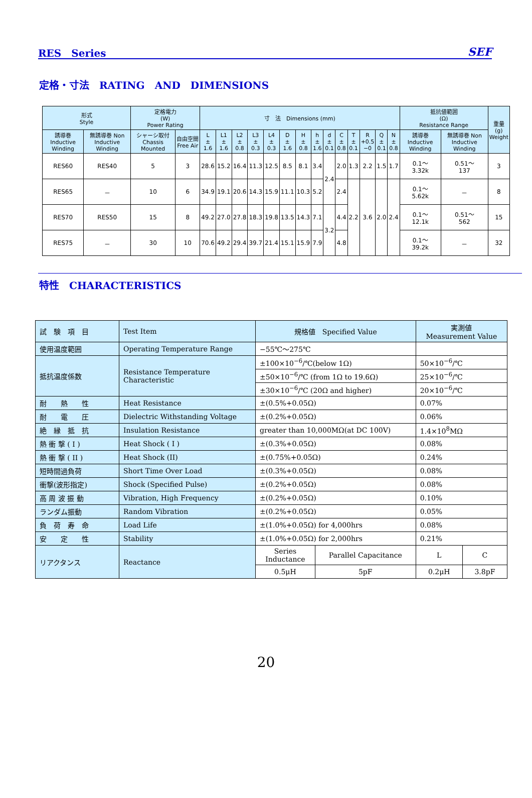RES　Series SEF
定格・寸法　RATING　AND　DIMENSIONS
| 形式 Style | | 定格電力 (W) Power Rating | | 寸 法 Dimensions (mm) | | | | | | | | | | | | | | 抵抗値範囲 (Ω) Resistance Range | | 重量 (g) Weight |
| --- | --- | --- | --- | --- | --- | --- | --- | --- | --- | --- | --- | --- | --- | --- | --- | --- | --- | --- | --- | --- |
| 誘導巻 Inductive Winding | 無誘導巻 Non Inductive Winding | シャーシ取付 Chassis Mounted | 自由空間 Free Air | L ± 1.6 | L1 ± 1.6 | L2 ± 0.8 | L3 ± 0.3 | L4 ± 0.3 | D ± 1.6 | H ± 0.8 | h ± 1.6 | d ± 0.1 | C ± 0.8 | T ± 0.1 | R +0.5 −0 | Q ± 0.1 | N ± 0.8 | 誘導巻 Inductive Winding | 無誘導巻 Non Inductive Winding | |
| RES60 | RES40 | 5 | 3 | 28.6 | 15.2 | 16.4 | 11.3 | 12.5 | 8.5 | 8.1 | 3.4 | 2.4 | 2.0 | 1.3 | 2.2 | 1.5 | 1.7 | 0.1〜 3.32k | 0.51〜 137 | 3 |
| RES65 | － | 10 | 6 | 34.9 | 19.1 | 20.6 | 14.3 | 15.9 | 11.1 | 10.3 | 5.2 | | 2.4 | 2.2 | 3.6 | 2.0 | 2.4 | 0.1〜 5.62k | － | 8 |
| RES70 | RES50 | 15 | 8 | 49.2 | 27.0 | 27.8 | 18.3 | 19.8 | 13.5 | 14.3 | 7.1 | 3.2 | 4.4 | | | | | 0.1〜 12.1k | 0.51〜 562 | 15 |
| RES75 | － | 30 | 10 | 70.6 | 49.2 | 29.4 | 39.7 | 21.4 | 15.1 | 15.9 | 7.9 | | 4.8 | | | | | 0.1〜 39.2k | － | 32 |
特性　CHARACTERISTICS
| 試 験 項 目 | Test Item | 規格値 Specified Value | | 実測値 Measurement Value | |
| --- | --- | --- | --- | --- | --- |
| 使用温度範囲 | Operating Temperature Range | −55℃〜275℃ | | | |
| 抵抗温度係数 | Resistance Temperature Characteristic | ±100×10<sup>−6</sup>/℃(below 1Ω) | | 50×10<sup>−6</sup>/℃ | |
| | | ±50×10<sup>−6</sup>/℃ (from 1Ω to 19.6Ω) | | 25×10<sup>−6</sup>/℃ | |
| | | ±30×10<sup>−6</sup>/℃ (20Ω and higher) | | 20×10<sup>−6</sup>/℃ | |
| 耐 熱 性 | Heat Resistance | ±(0.5%+0.05Ω) | | 0.07% | |
| 耐 電 圧 | Dielectric Withstanding Voltage | ±(0.2%+0.05Ω) | | 0.06% | |
| 絶 縁 抵 抗 | Insulation Resistance | greater than 10,000MΩ(at DC 100V) | | 1.4×10<sup>8</sup>MΩ | |
| 熱 衝 撃 ( I ) | Heat Shock ( I ) | ±(0.3%+0.05Ω) | | 0.08% | |
| 熱 衝 撃 ( II ) | Heat Shock (II) | ±(0.75%+0.05Ω) | | 0.24% | |
| 短時間過負荷 | Short Time Over Load | ±(0.3%+0.05Ω) | | 0.08% | |
| 衝撃(波形指定) | Shock (Specified Pulse) | ±(0.2%+0.05Ω) | | 0.08% | |
| 高 周 波 振 動 | Vibration, High Frequency | ±(0.2%+0.05Ω) | | 0.10% | |
| ランダム振動 | Random Vibration | ±(0.2%+0.05Ω) | | 0.05% | |
| 負 荷 寿 命 | Load Life | ±(1.0%+0.05Ω) for 4,000hrs | | 0.08% | |
| 安 定 性 | Stability | ±(1.0%+0.05Ω) for 2,000hrs | | 0.21% | |
| リアクタンス | Reactance | Series Inductance | Parallel Capacitance | L | C |
| | | 0.5μH | 5pF | 0.2μH | 3.8pF |
20